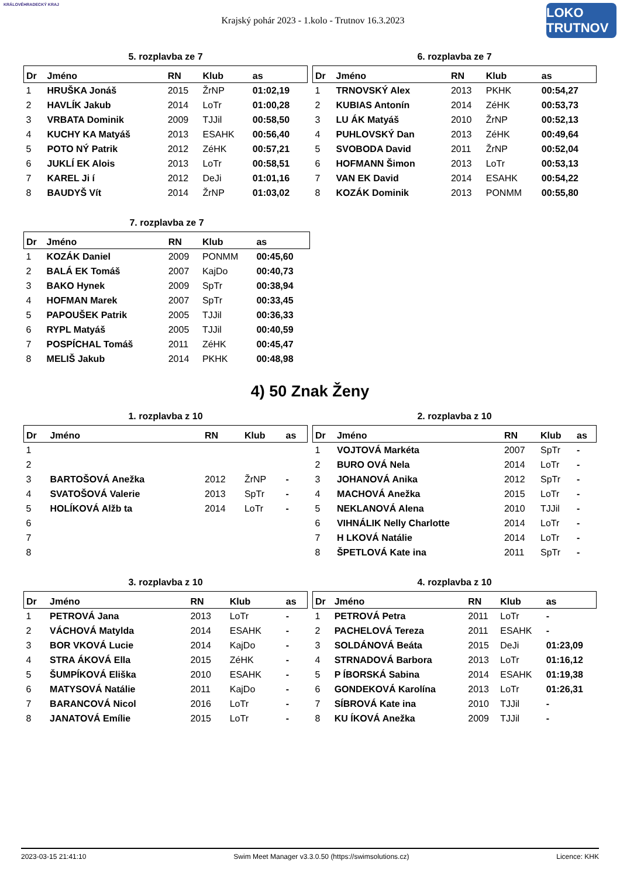KRÁLOVÉHRADECKÝ KRAJ
Krajský pohár 2023 - 1.kolo - Trutnov 16.3.2023
LOKO TRUTNOV
5. rozplavba ze 7
| Dr | Jméno | RN | Klub | as |
| --- | --- | --- | --- | --- |
| 1 | HRUŠKA Jonáš | 2015 | ŽrNP | 01:02,19 |
| 2 | HAVLÍK Jakub | 2014 | LoTr | 01:00,28 |
| 3 | VRBATA Dominik | 2009 | TJJil | 00:58,50 |
| 4 | KUCHY KA Matyáš | 2013 | ESAHK | 00:56,40 |
| 5 | POTO NÝ Patrik | 2012 | ZéHK | 00:57,21 |
| 6 | JUKLÍ EK Alois | 2013 | LoTr | 00:58,51 |
| 7 | KAREL Ji í | 2012 | DeJi | 01:01,16 |
| 8 | BAUDYŠ Vít | 2014 | ŽrNP | 01:03,02 |
6. rozplavba ze 7
| Dr | Jméno | RN | Klub | as |
| --- | --- | --- | --- | --- |
| 1 | TRNOVSKÝ Alex | 2013 | PKHK | 00:54,27 |
| 2 | KUBIAS Antonín | 2014 | ZéHK | 00:53,73 |
| 3 | LU ÁK Matyáš | 2010 | ŽrNP | 00:52,13 |
| 4 | PUHLOVSKÝ Dan | 2013 | ZéHK | 00:49,64 |
| 5 | SVOBODA David | 2011 | ŽrNP | 00:52,04 |
| 6 | HOFMANN Šimon | 2013 | LoTr | 00:53,13 |
| 7 | VAN EK David | 2014 | ESAHK | 00:54,22 |
| 8 | KOZÁK Dominik | 2013 | PONMM | 00:55,80 |
7. rozplavba ze 7
| Dr | Jméno | RN | Klub | as |
| --- | --- | --- | --- | --- |
| 1 | KOZÁK Daniel | 2009 | PONMM | 00:45,60 |
| 2 | BALÁ EK Tomáš | 2007 | KajDo | 00:40,73 |
| 3 | BAKO Hynek | 2009 | SpTr | 00:38,94 |
| 4 | HOFMAN Marek | 2007 | SpTr | 00:33,45 |
| 5 | PAPOUŠEK Patrik | 2005 | TJJil | 00:36,33 |
| 6 | RYPL Matyáš | 2005 | TJJil | 00:40,59 |
| 7 | POSPÍCHAL Tomáš | 2011 | ZéHK | 00:45,47 |
| 8 | MELIŠ Jakub | 2014 | PKHK | 00:48,98 |
4) 50 Znak Ženy
1. rozplavba z 10
| Dr | Jméno | RN | Klub | as |
| --- | --- | --- | --- | --- |
| 1 | | | | |
| 2 | | | | |
| 3 | BARTOŠOVÁ Anežka | 2012 | ŽrNP | - |
| 4 | SVATOŠOVÁ Valerie | 2013 | SpTr | - |
| 5 | HOLÍKOVÁ Alžb ta | 2014 | LoTr | - |
| 6 | | | | |
| 7 | | | | |
| 8 | | | | |
2. rozplavba z 10
| Dr | Jméno | RN | Klub | as |
| --- | --- | --- | --- | --- |
| 1 | VOJTOVÁ Markéta | 2007 | SpTr | - |
| 2 | BURO OVÁ Nela | 2014 | LoTr | - |
| 3 | JOHANOVÁ Anika | 2012 | SpTr | - |
| 4 | MACHOVÁ Anežka | 2015 | LoTr | - |
| 5 | NEKLANOVÁ Alena | 2010 | TJJil | - |
| 6 | VIHNÁLIK Nelly Charlotte | 2014 | LoTr | - |
| 7 | H LKOVÁ Natálie | 2014 | LoTr | - |
| 8 | ŠPETLOVÁ Kate ina | 2011 | SpTr | - |
3. rozplavba z 10
| Dr | Jméno | RN | Klub | as |
| --- | --- | --- | --- | --- |
| 1 | PETROVÁ Jana | 2013 | LoTr | - |
| 2 | VÁCHOVÁ Matylda | 2014 | ESAHK | - |
| 3 | BOR VKOVÁ Lucie | 2014 | KajDo | - |
| 4 | STRA ÁKOVÁ Ella | 2015 | ZéHK | - |
| 5 | ŠUMPÍKOVÁ Eliška | 2010 | ESAHK | - |
| 6 | MATYSOVÁ Natálie | 2011 | KajDo | - |
| 7 | BARANCOVÁ Nicol | 2016 | LoTr | - |
| 8 | JANATOVÁ Emílie | 2015 | LoTr | - |
4. rozplavba z 10
| Dr | Jméno | RN | Klub | as |
| --- | --- | --- | --- | --- |
| 1 | PETROVÁ Petra | 2011 | LoTr | - |
| 2 | PACHELOVÁ Tereza | 2011 | ESAHK | - |
| 3 | SOLDÁNOVÁ Beáta | 2015 | DeJi | 01:23,09 |
| 4 | STRNADOVÁ Barbora | 2013 | LoTr | 01:16,12 |
| 5 | P ÍBORSKÁ Sabina | 2014 | ESAHK | 01:19,38 |
| 6 | GONDEKOVÁ Karolína | 2013 | LoTr | 01:26,31 |
| 7 | SÍBROVÁ Kate ina | 2010 | TJJil | - |
| 8 | KU ÍKOVÁ Anežka | 2009 | TJJil | - |
2023-03-15 21:41:10 Swim Meet Manager v3.3.0.50 (https://swimsolutions.cz) Licence: KHK